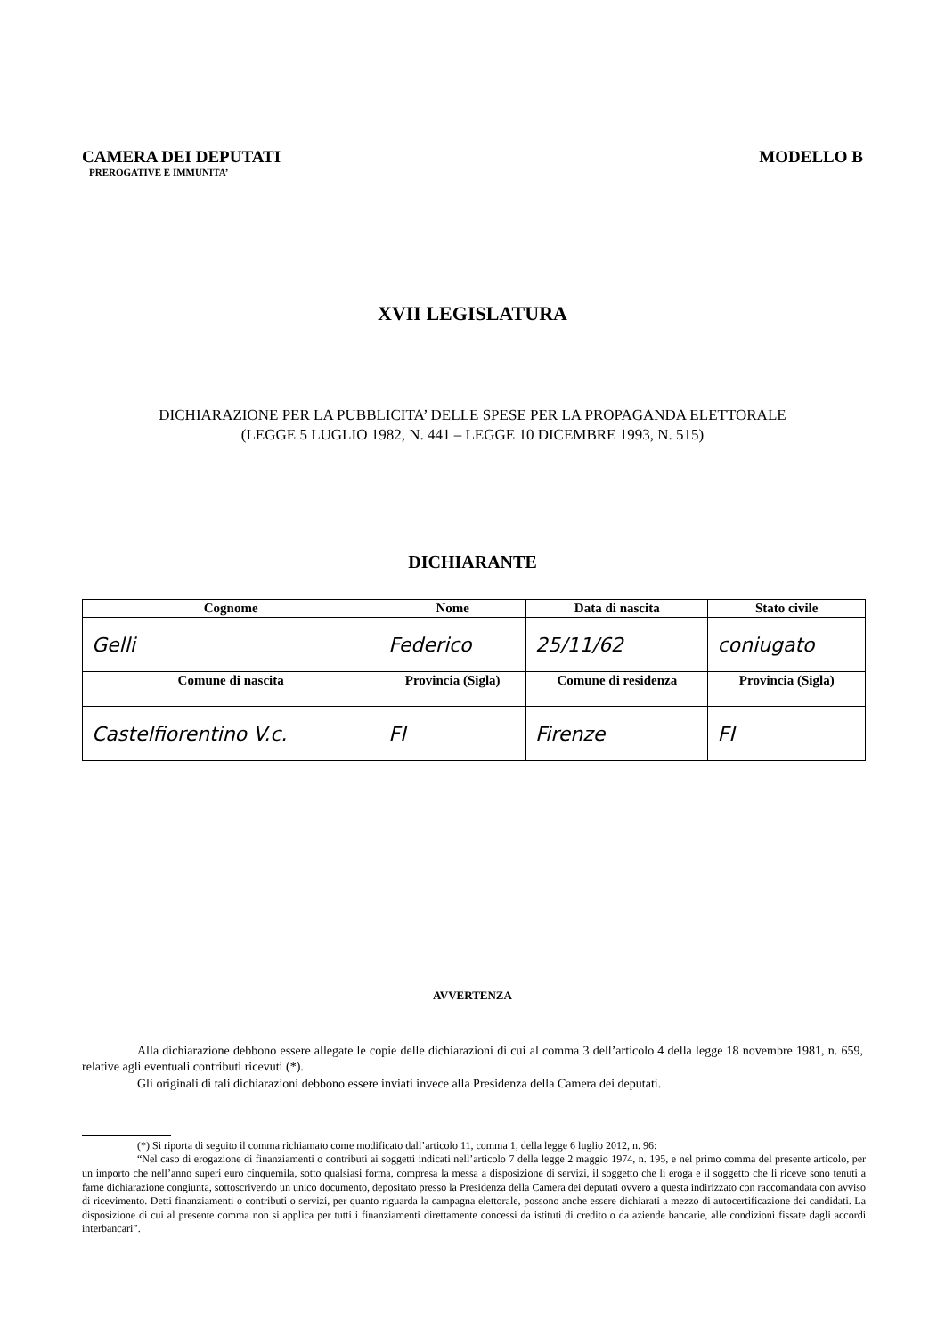CAMERA DEI DEPUTATI
PREROGATIVE E IMMUNITA’
MODELLO B
XVII LEGISLATURA
DICHIARAZIONE PER LA PUBBLICITA’ DELLE SPESE PER LA PROPAGANDA ELETTORALE
(LEGGE 5 LUGLIO 1982, N. 441 – LEGGE 10 DICEMBRE 1993, N. 515)
DICHIARANTE
| Cognome | Nome | Data di nascita | Stato civile | |
| --- | --- | --- | --- | --- |
| Gelli | Federico | 25/11/62 | coniugato | |
| Comune di nascita | Provincia (Sigla) | Comune di residenza | | Provincia (Sigla) |
| Castelfiorentino V.c. | FI | Firenze | | FI |
AVVERTENZA
Alla dichiarazione debbono essere allegate le copie delle dichiarazioni di cui al comma 3 dell’articolo 4 della legge 18 novembre 1981, n. 659, relative agli eventuali contributi ricevuti (*).
Gli originali di tali dichiarazioni debbono essere inviati invece alla Presidenza della Camera dei deputati.
(*) Si riporta di seguito il comma richiamato come modificato dall’articolo 11, comma 1, della legge 6 luglio 2012, n. 96:
“Nel caso di erogazione di finanziamenti o contributi ai soggetti indicati nell’articolo 7 della legge 2 maggio 1974, n. 195, e nel primo comma del presente articolo, per un importo che nell’anno superi euro cinquemila, sotto qualsiasi forma, compresa la messa a disposizione di servizi, il soggetto che li eroga e il soggetto che li riceve sono tenuti a farne dichiarazione congiunta, sottoscrivendo un unico documento, depositato presso la Presidenza della Camera dei deputati ovvero a questa indirizzato con raccomandata con avviso di ricevimento. Detti finanziamenti o contributi o servizi, per quanto riguarda la campagna elettorale, possono anche essere dichiarati a mezzo di autocertificazione dei candidati. La disposizione di cui al presente comma non si applica per tutti i finanziamenti direttamente concessi da istituti di credito o da aziende bancarie, alle condizioni fissate dagli accordi interbancari”.